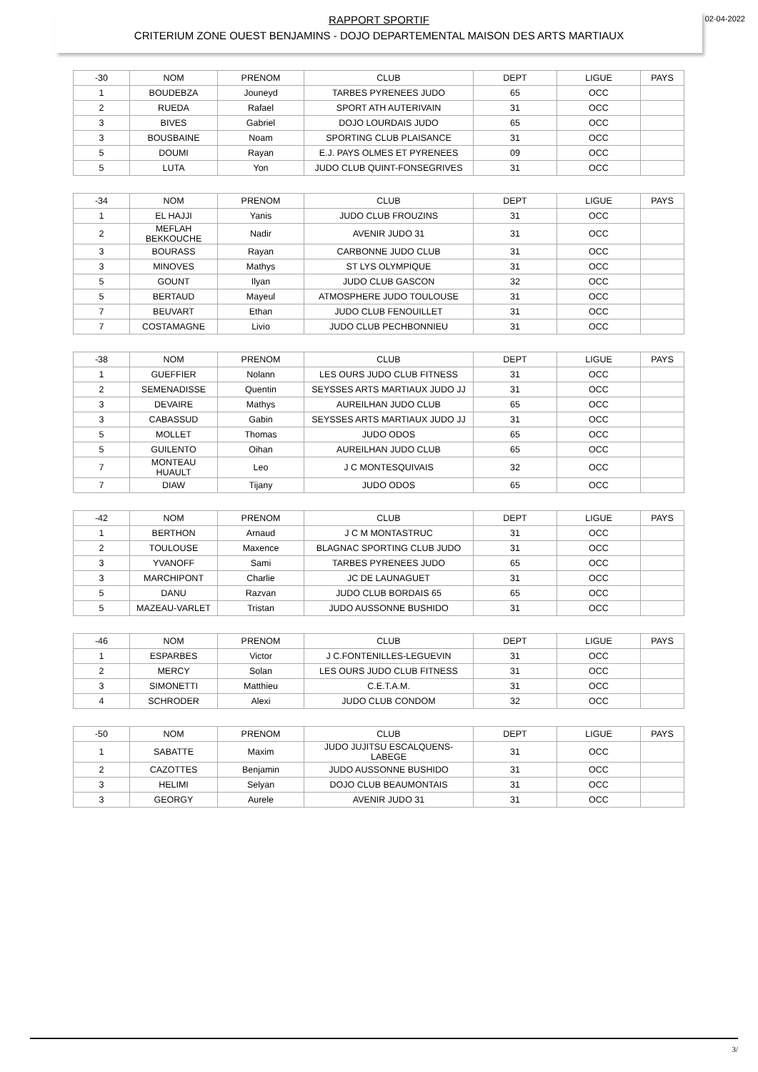RAPPORT SPORTIF
CRITERIUM ZONE OUEST BENJAMINS - DOJO DEPARTEMENTAL MAISON DES ARTS MARTIAUX
02-04-2022
| -30 | NOM | PRENOM | CLUB | DEPT | LIGUE | PAYS |
| --- | --- | --- | --- | --- | --- | --- |
| 1 | BOUDEBZA | Jouneyd | TARBES PYRENEES JUDO | 65 | OCC | |
| 2 | RUEDA | Rafael | SPORT ATH AUTERIVAIN | 31 | OCC | |
| 3 | BIVES | Gabriel | DOJO LOURDAIS JUDO | 65 | OCC | |
| 3 | BOUSBAINE | Noam | SPORTING CLUB PLAISANCE | 31 | OCC | |
| 5 | DOUMI | Rayan | E.J. PAYS OLMES ET PYRENEES | 09 | OCC | |
| 5 | LUTA | Yon | JUDO CLUB QUINT-FONSEGRIVES | 31 | OCC | |
| -34 | NOM | PRENOM | CLUB | DEPT | LIGUE | PAYS |
| --- | --- | --- | --- | --- | --- | --- |
| 1 | EL HAJJI | Yanis | JUDO CLUB FROUZINS | 31 | OCC | |
| 2 | MEFLAH BEKKOUCHE | Nadir | AVENIR JUDO 31 | 31 | OCC | |
| 3 | BOURASS | Rayan | CARBONNE JUDO CLUB | 31 | OCC | |
| 3 | MINOVES | Mathys | ST LYS OLYMPIQUE | 31 | OCC | |
| 5 | GOUNT | Ilyan | JUDO CLUB GASCON | 32 | OCC | |
| 5 | BERTAUD | Mayeul | ATMOSPHERE JUDO TOULOUSE | 31 | OCC | |
| 7 | BEUVART | Ethan | JUDO CLUB FENOUILLET | 31 | OCC | |
| 7 | COSTAMAGNE | Livio | JUDO CLUB PECHBONNIEU | 31 | OCC | |
| -38 | NOM | PRENOM | CLUB | DEPT | LIGUE | PAYS |
| --- | --- | --- | --- | --- | --- | --- |
| 1 | GUEFFIER | Nolann | LES OURS JUDO CLUB FITNESS | 31 | OCC | |
| 2 | SEMENADISSE | Quentin | SEYSSES ARTS MARTIAUX JUDO JJ | 31 | OCC | |
| 3 | DEVAIRE | Mathys | AUREILHAN JUDO CLUB | 65 | OCC | |
| 3 | CABASSUD | Gabin | SEYSSES ARTS MARTIAUX JUDO JJ | 31 | OCC | |
| 5 | MOLLET | Thomas | JUDO ODOS | 65 | OCC | |
| 5 | GUILENTO | Oihan | AUREILHAN JUDO CLUB | 65 | OCC | |
| 7 | MONTEAU HUAULT | Leo | J C MONTESQUIVAIS | 32 | OCC | |
| 7 | DIAW | Tijany | JUDO ODOS | 65 | OCC | |
| -42 | NOM | PRENOM | CLUB | DEPT | LIGUE | PAYS |
| --- | --- | --- | --- | --- | --- | --- |
| 1 | BERTHON | Arnaud | J C M MONTASTRUC | 31 | OCC | |
| 2 | TOULOUSE | Maxence | BLAGNAC SPORTING CLUB JUDO | 31 | OCC | |
| 3 | YVANOFF | Sami | TARBES PYRENEES JUDO | 65 | OCC | |
| 3 | MARCHIPONT | Charlie | JC DE LAUNAGUET | 31 | OCC | |
| 5 | DANU | Razvan | JUDO CLUB BORDAIS 65 | 65 | OCC | |
| 5 | MAZEAU-VARLET | Tristan | JUDO AUSSONNE BUSHIDO | 31 | OCC | |
| -46 | NOM | PRENOM | CLUB | DEPT | LIGUE | PAYS |
| --- | --- | --- | --- | --- | --- | --- |
| 1 | ESPARBES | Victor | J C.FONTENILLES-LEGUEVIN | 31 | OCC | |
| 2 | MERCY | Solan | LES OURS JUDO CLUB FITNESS | 31 | OCC | |
| 3 | SIMONETTI | Matthieu | C.E.T.A.M. | 31 | OCC | |
| 4 | SCHRODER | Alexi | JUDO CLUB CONDOM | 32 | OCC | |
| -50 | NOM | PRENOM | CLUB | DEPT | LIGUE | PAYS |
| --- | --- | --- | --- | --- | --- | --- |
| 1 | SABATTE | Maxim | JUDO JUJITSU ESCALQUENS- LABEGE | 31 | OCC | |
| 2 | CAZOTTES | Benjamin | JUDO AUSSONNE BUSHIDO | 31 | OCC | |
| 3 | HELIMI | Selyan | DOJO CLUB BEAUMONTAIS | 31 | OCC | |
| 3 | GEORGY | Aurele | AVENIR JUDO 31 | 31 | OCC | |
3/